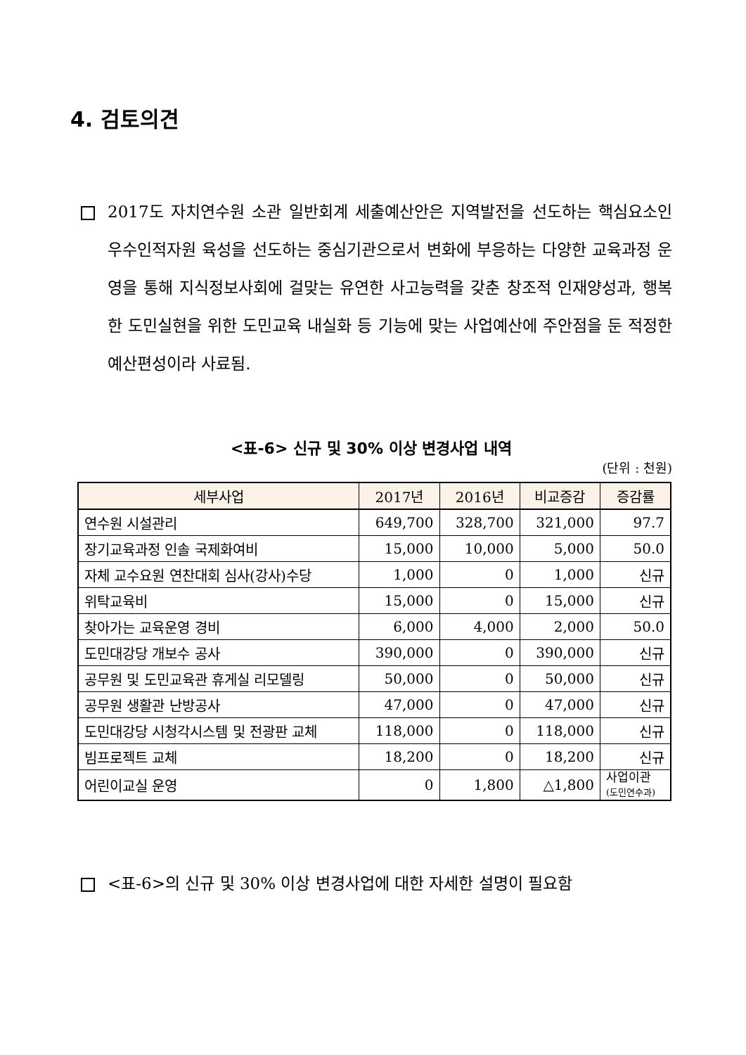4. 검토의견
2017도 자치연수원 소관 일반회계 세출예산안은 지역발전을 선도하는 핵심요소인 우수인적자원 육성을 선도하는 중심기관으로서 변화에 부응하는 다양한 교육과정 운영을 통해 지식정보사회에 걸맞는 유연한 사고능력을 갖춘 창조적 인재양성과, 행복한 도민실현을 위한 도민교육 내실화 등 기능에 맞는 사업예산에 주안점을 둔 적정한 예산편성이라 사료됨.
<표-6> 신규 및 30% 이상 변경사업 내역
(단위 : 천원)
| 세부사업 | 2017년 | 2016년 | 비교증감 | 증감률 |
| --- | --- | --- | --- | --- |
| 연수원 시설관리 | 649,700 | 328,700 | 321,000 | 97.7 |
| 장기교육과정 인솔 국제화여비 | 15,000 | 10,000 | 5,000 | 50.0 |
| 자체 교수요원 연찬대회 심사(강사)수당 | 1,000 | 0 | 1,000 | 신규 |
| 위탁교육비 | 15,000 | 0 | 15,000 | 신규 |
| 찾아가는 교육운영 경비 | 6,000 | 4,000 | 2,000 | 50.0 |
| 도민대강당 개보수 공사 | 390,000 | 0 | 390,000 | 신규 |
| 공무원 및 도민교육관 휴게실 리모델링 | 50,000 | 0 | 50,000 | 신규 |
| 공무원 생활관 난방공사 | 47,000 | 0 | 47,000 | 신규 |
| 도민대강당 시청각시스템 및 전광판 교체 | 118,000 | 0 | 118,000 | 신규 |
| 빔프로젝트 교체 | 18,200 | 0 | 18,200 | 신규 |
| 어린이교실 운영 | 0 | 1,800 | △1,800 | 사업이관 (도민연수과) |
<표-6>의 신규 및 30% 이상 변경사업에 대한 자세한 설명이 필요함